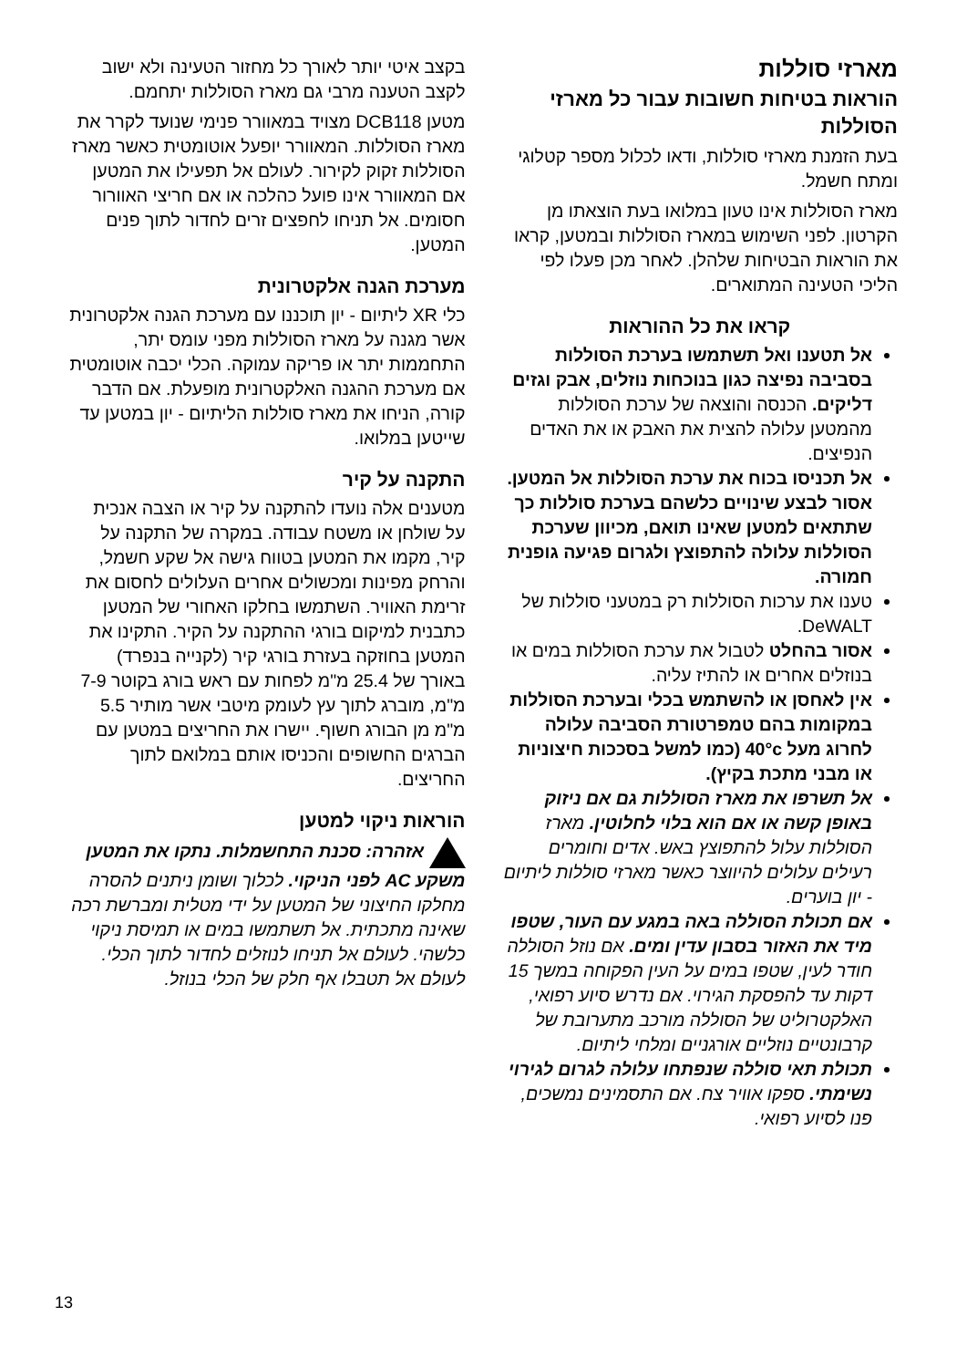מארזי סוללות
הוראות בטיחות חשובות עבור כל מארזי הסוללות
בעת הזמנת מארזי סוללות, ודאו לכלול מספר קטלוגי ומתח חשמל.
מארז הסוללות אינו טעון במלואו בעת הוצאתו מן הקרטון. לפני השימוש במארז הסוללות ובמטען, קראו את הוראות הבטיחות שלהלן. לאחר מכן פעלו לפי הליכי הטעינה המתוארים.
קראו את כל ההוראות
אל תטענו ואל תשתמשו בערכת הסוללות בסביבה נפיצה כגון בנוכחות נוזלים, אבק וגזים דליקים. הכנסה והוצאה של ערכת הסוללות מהמטען עלולה להצית את האבק או את האדים הנפיצים.
אל תכניסו בכוח את ערכת הסוללות אל המטען. אסור לבצע שינויים כלשהם בערכת סוללות כך שתתאים למטען שאינו תואם, מכיוון שערכת הסוללות עלולה להתפוצץ ולגרום פגיעה גופנית חמורה.
טענו את ערכות הסוללות רק במטעני סוללות של DeWALT.
אסור בהחלט לטבול את ערכת הסוללות במים או בנוזלים אחרים או להתיז עליה.
אין לאחסן או להשתמש בכלי ובערכת הסוללות במקומות בהם טמפרטורת הסביבה עלולה לחרוג מעל 40°c (כמו למשל בסככות חיצוניות או מבני מתכת בקיץ).
אל תשרפו את מארז הסוללות גם אם ניזוק באופן קשה או אם הוא בלוי לחלוטין. מארז הסוללות עלול להתפוצץ באש. אדים וחומרים רעילים עלולים להיווצר כאשר מארזי סוללות ליתיום - יון בוערים.
אם תכולת הסוללה באה במגע עם העור, שטפו מיד את האזור בסבון עדין ומים. אם נוזל הסוללה חודר לעין, שטפו במים על העין הפקוחה במשך 15 דקות עד להפסקת הגירוי. אם נדרש סיוע רפואי, האלקטרוליט של הסוללה מורכב מתערובת של קרבונטיים נוזליים אורגניים ומלחי ליתיום.
תכולת תאי סוללה שנפתחו עלולה לגרום לגירוי נשימתי. ספקו אוויר צח. אם התסמינים נמשכים, פנו לסיוע רפואי.
בקצב איטי יותר לאורך כל מחזור הטעינה ולא ישוב לקצב הטענה מרבי גם מארז הסוללות יתחמם.
מטען DCB118 מצויד במאוורר פנימי שנועד לקרר את מארז הסוללות. המאוורר יופעל אוטומטית כאשר מארז הסוללות זקוק לקירור. לעולם אל תפעילו את המטען אם המאוורר אינו פועל כהלכה או אם חריצי האוורור חסומים. אל תניחו לחפצים זרים לחדור לתוך פנים המטען.
מערכת הגנה אלקטרונית
כלי XR ליתיום - יון תוכננו עם מערכת הגנה אלקטרונית אשר מגנה על מארז הסוללות מפני עומס יתר, התחממות יתר או פריקה עמוקה. הכלי יכבה אוטומטית אם מערכת ההגנה האלקטרונית מופעלת. אם הדבר קורה, הניחו את מארז סוללות הליתיום - יון במטען עד שייטען במלואו.
התקנה על קיר
מטענים אלה נועדו להתקנה על קיר או הצבה אנכית על שולחן או משטח עבודה. במקרה של התקנה על קיר, מקמו את המטען בטווח גישה אל שקע חשמל, והרחק מפינות ומכשולים אחרים העלולים לחסום את זרימת האוויר. השתמשו בחלקו האחורי של המטען כתבנית למיקום בורגי ההתקנה על הקיר. התקינו את המטען בחוזקה בעזרת בורגי קיר (לקנייה בנפרד) באורך של 25.4 מ"מ לפחות עם ראש בורג בקוטר 7-9 מ"מ, מוברג לתוך עץ לעומק מיטבי אשר מותיר 5.5 מ"מ מן הבורג חשוף. יישרו את החריצים במטען עם הברגים החשופים והכניסו אותם במלואם לתוך החריצים.
הוראות ניקוי למטען
אזהרה: סכנת התחשמלות. נתקו את המטען משקע AC לפני הניקוי. לכלוך ושומן ניתנים להסרה מחלקו החיצוני של המטען על ידי מטלית ומברשת רכה שאינה מתכתית. אל תשתמשו במים או תמיסת ניקוי כלשהי. לעולם אל תניחו לנוזלים לחדור לתוך הכלי. לעולם אל תטבלו אף חלק של הכלי בנוזל.
13